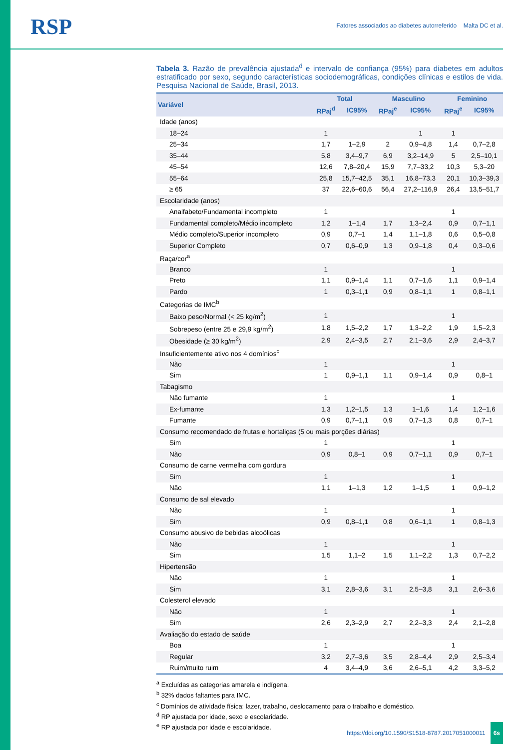RSP
Fatores associados ao diabetes autorreferido Malta DC et al.
Tabela 3. Razão de prevalência ajustada<sup>d</sup> e intervalo de confiança (95%) para diabetes em adultos estratificado por sexo, segundo características sociodemográficas, condições clínicas e estilos de vida. Pesquisa Nacional de Saúde, Brasil, 2013.
| Variável | Total | | Masculino | | Feminino | |
| --- | --- | --- | --- | --- | --- | --- |
| | RPaj<sup>d</sup> | IC95% | RPaj<sup>e</sup> | IC95% | RPaj<sup>e</sup> | IC95% |
| Idade (anos) | | | | | | |
| 18–24 | 1 | | | 1 | 1 | |
| 25–34 | 1,7 | 1–2,9 | 2 | 0,9–4,8 | 1,4 | 0,7–2,8 |
| 35–44 | 5,8 | 3,4–9,7 | 6,9 | 3,2–14,9 | 5 | 2,5–10,1 |
| 45–54 | 12,6 | 7,8–20,4 | 15,9 | 7,7–33,2 | 10,3 | 5,3–20 |
| 55–64 | 25,8 | 15,7–42,5 | 35,1 | 16,8–73,3 | 20,1 | 10,3–39,3 |
| ≥ 65 | 37 | 22,6–60,6 | 56,4 | 27,2–116,9 | 26,4 | 13,5–51,7 |
| Escolaridade (anos) | | | | | | |
| Analfabeto/Fundamental incompleto | 1 | | | | 1 | |
| Fundamental completo/Médio incompleto | 1,2 | 1–1,4 | 1,7 | 1,3–2,4 | 0,9 | 0,7–1,1 |
| Médio completo/Superior incompleto | 0,9 | 0,7–1 | 1,4 | 1,1–1,8 | 0,6 | 0,5–0,8 |
| Superior Completo | 0,7 | 0,6–0,9 | 1,3 | 0,9–1,8 | 0,4 | 0,3–0,6 |
| Raça/cor<sup>a</sup> | | | | | | |
| Branco | 1 | | | | 1 | |
| Preto | 1,1 | 0,9–1,4 | 1,1 | 0,7–1,6 | 1,1 | 0,9–1,4 |
| Pardo | 1 | 0,3–1,1 | 0,9 | 0,8–1,1 | 1 | 0,8–1,1 |
| Categorias de IMC<sup>b</sup> | | | | | | |
| Baixo peso/Normal (< 25 kg/m<sup>2</sup>) | 1 | | | | 1 | |
| Sobrepeso (entre 25 e 29,9 kg/m<sup>2</sup>) | 1,8 | 1,5–2,2 | 1,7 | 1,3–2,2 | 1,9 | 1,5–2,3 |
| Obesidade (≥ 30 kg/m<sup>2</sup>) | 2,9 | 2,4–3,5 | 2,7 | 2,1–3,6 | 2,9 | 2,4–3,7 |
| Insuficientemente ativo nos 4 domínios<sup>c</sup> | | | | | | |
| Não | 1 | | | | 1 | |
| Sim | 1 | 0,9–1,1 | 1,1 | 0,9–1,4 | 0,9 | 0,8–1 |
| Tabagismo | | | | | | |
| Não fumante | 1 | | | | 1 | |
| Ex-fumante | 1,3 | 1,2–1,5 | 1,3 | 1–1,6 | 1,4 | 1,2–1,6 |
| Fumante | 0,9 | 0,7–1,1 | 0,9 | 0,7–1,3 | 0,8 | 0,7–1 |
| Consumo recomendado de frutas e hortaliças (5 ou mais porções diárias) | | | | | | |
| Sim | 1 | | | | 1 | |
| Não | 0,9 | 0,8–1 | 0,9 | 0,7–1,1 | 0,9 | 0,7–1 |
| Consumo de carne vermelha com gordura | | | | | | |
| Sim | 1 | | | | 1 | |
| Não | 1,1 | 1–1,3 | 1,2 | 1–1,5 | 1 | 0,9–1,2 |
| Consumo de sal elevado | | | | | | |
| Não | 1 | | | | 1 | |
| Sim | 0,9 | 0,8–1,1 | 0,8 | 0,6–1,1 | 1 | 0,8–1,3 |
| Consumo abusivo de bebidas alcoólicas | | | | | | |
| Não | 1 | | | | 1 | |
| Sim | 1,5 | 1,1–2 | 1,5 | 1,1–2,2 | 1,3 | 0,7–2,2 |
| Hipertensão | | | | | | |
| Não | 1 | | | | 1 | |
| Sim | 3,1 | 2,8–3,6 | 3,1 | 2,5–3,8 | 3,1 | 2,6–3,6 |
| Colesterol elevado | | | | | | |
| Não | 1 | | | | 1 | |
| Sim | 2,6 | 2,3–2,9 | 2,7 | 2,2–3,3 | 2,4 | 2,1–2,8 |
| Avaliação do estado de saúde | | | | | | |
| Boa | 1 | | | | 1 | |
| Regular | 3,2 | 2,7–3,6 | 3,5 | 2,8–4,4 | 2,9 | 2,5–3,4 |
| Ruim/muito ruim | 4 | 3,4–4,9 | 3,6 | 2,6–5,1 | 4,2 | 3,3–5,2 |
<sup>a</sup> Excluídas as categorias amarela e indígena.
<sup>b</sup> 32% dados faltantes para IMC.
<sup>c</sup> Domínios de atividade física: lazer, trabalho, deslocamento para o trabalho e doméstico.
<sup>d</sup> RP ajustada por idade, sexo e escolaridade.
<sup>e</sup> RP ajustada por idade e escolaridade.
https://doi.org/10.1590/S1518-8787.2017051000011 6s